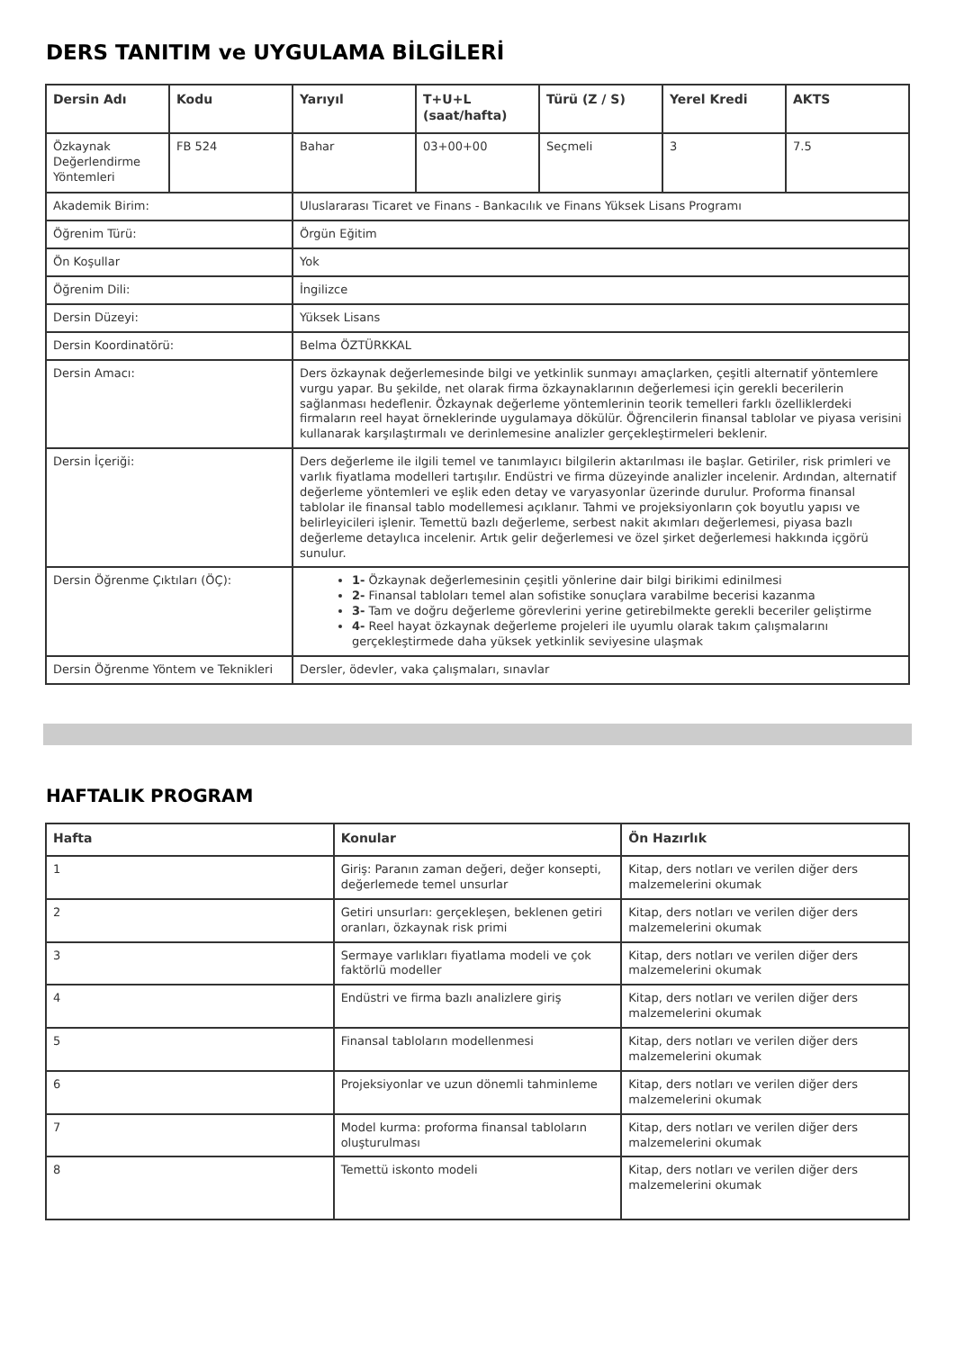DERS TANITIM ve UYGULAMA BİLGİLERİ
| Dersin Adı | Kodu | Yarıyıl | T+U+L (saat/hafta) | Türü (Z / S) | Yerel Kredi | AKTS |
| --- | --- | --- | --- | --- | --- | --- |
| Özkaynak Değerlendirme Yöntemleri | FB 524 | Bahar | 03+00+00 | Seçmeli | 3 | 7.5 |
| Akademik Birim: | | Uluslararası Ticaret ve Finans - Bankacılık ve Finans Yüksek Lisans Programı | | | | |
| Öğrenim Türü: | | Örgün Eğitim | | | | |
| Ön Koşullar | | Yok | | | | |
| Öğrenim Dili: | | İngilizce | | | | |
| Dersin Düzeyi: | | Yüksek Lisans | | | | |
| Dersin Koordinatörü: | | Belma ÖZTÜRKKAL | | | | |
| Dersin Amacı: | | Ders özkaynak değerlemesinde bilgi ve yetkinlik sunmayı amaçlarken, çeşitli alternatif yöntemlere vurgu yapar. Bu şekilde, net olarak firma özkaynaklarının değerlemesi için gerekli becerilerin sağlanması hedeflenir. Özkaynak değerleme yöntemlerinin teorik temelleri farklı özelliklerdeki firmaların reel hayat örneklerinde uygulamaya dökülür. Öğrencilerin finansal tablolar ve piyasa verisini kullanarak karşılaştırmalı ve derinlemesine analizler gerçekleştirmeleri beklenir. | | | | |
| Dersin İçeriği: | | Ders değerleme ile ilgili temel ve tanımlayıcı bilgilerin aktarılması ile başlar. Getiriler, risk primleri ve varlık fiyatlama modelleri tartışılır. Endüstri ve firma düzeyinde analizler incelenir. Ardından, alternatif değerleme yöntemleri ve eşlik eden detay ve varyasyonlar üzerinde durulur. Proforma finansal tablolar ile finansal tablo modellemesi açıklanır. Tahmi ve projeksiyonların çok boyutlu yapısı ve belirleyicileri işlenir. Temettü bazlı değerleme, serbest nakit akımları değerlemesi, piyasa bazlı değerleme detaylıca incelenir. Artık gelir değerlemesi ve özel şirket değerlemesi hakkında içgörü sunulur. | | | | |
| Dersin Öğrenme Çıktıları (ÖÇ): | | 1- Özkaynak değerlemesinin çeşitli yönlerine dair bilgi birikimi edinilmesi 2- Finansal tabloları temel alan sofistike sonuçlara varabilme becerisi kazanma 3- Tam ve doğru değerleme görevlerini yerine getirebilmekte gerekli beceriler geliştirme 4- Reel hayat özkaynak değerleme projeleri ile uyumlu olarak takım çalışmalarını gerçekleştirmede daha yüksek yetkinlik seviyesine ulaşmak | | | | |
| Dersin Öğrenme Yöntem ve Teknikleri | | Dersler, ödevler, vaka çalışmaları, sınavlar | | | | |
HAFTALIK PROGRAM
| Hafta | Konular | Ön Hazırlık |
| --- | --- | --- |
| 1 | Giriş: Paranın zaman değeri, değer konsepti, değerlemede temel unsurlar | Kitap, ders notları ve verilen diğer ders malzemelerini okumak |
| 2 | Getiri unsurları: gerçekleşen, beklenen getiri oranları, özkaynak risk primi | Kitap, ders notları ve verilen diğer ders malzemelerini okumak |
| 3 | Sermaye varlıkları fiyatlama modeli ve çok faktörlü modeller | Kitap, ders notları ve verilen diğer ders malzemelerini okumak |
| 4 | Endüstri ve firma bazlı analizlere giriş | Kitap, ders notları ve verilen diğer ders malzemelerini okumak |
| 5 | Finansal tabloların modellenmesi | Kitap, ders notları ve verilen diğer ders malzemelerini okumak |
| 6 | Projeksiyonlar ve uzun dönemli tahminleme | Kitap, ders notları ve verilen diğer ders malzemelerini okumak |
| 7 | Model kurma: proforma finansal tabloların oluşturulması | Kitap, ders notları ve verilen diğer ders malzemelerini okumak |
| 8 | Temettü iskonto modeli | Kitap, ders notları ve verilen diğer ders malzemelerini okumak |